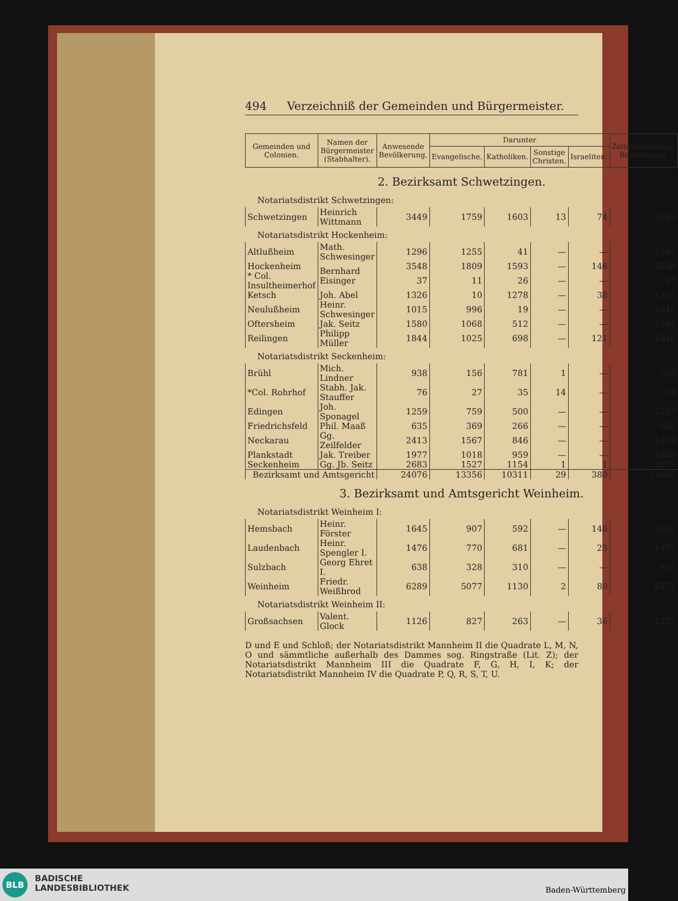494 Verzeichniß der Gemeinden und Bürgermeister.
| Gemeinden und Colonien. | Namen der Bürgermeister (Stabhalter). | Anwesende Bevölkerung. | Darunter | | | | Zollabrechnungs-Bevölkerung. |
| --- | --- | --- | --- | --- | --- | --- | --- |
| | | | Evangelische. | Katholiken. | Sonstige Christen. | Israeliten. | |
| 2. Bezirksamt Schwetzingen. | | | | | | | |
| Notariatsdistrikt Schwetzingen: | | | | | | | |
| Schwetzingen | Heinrich Wittmann | 3449 | 1759 | 1603 | 13 | 74 | 3463 |
| Notariatsdistrikt Hockenheim: | | | | | | | |
| Altlußheim | Math. Schwesinger | 1296 | 1255 | 41 | — | — | 1289 |
| Hockenheim | Bernhard Eisinger | 3548 | 1809 | 1593 | — | 146 | 3538 |
| * Col. Insultheimerhof | | 37 | 11 | 26 | — | — | 37 |
| Ketsch | Joh. Abel | 1326 | 10 | 1278 | — | 38 | 1327 |
| Neulußheim | Heinr. Schwesinger | 1015 | 996 | 19 | — | — | 1013 |
| Oftersheim | Jak. Seitz | 1580 | 1068 | 512 | — | — | 1581 |
| Reilingen | Philipp Müller | 1844 | 1025 | 698 | — | 121 | 1846 |
| Notariatsdistrikt Seckenheim: | | | | | | | |
| Brühl | Mich. Lindner | 938 | 156 | 781 | 1 | — | 938 |
| *Col. Rohrhof | Stabh. Jak. Stauffer | 76 | 27 | 35 | 14 | — | 76 |
| Edingen | Joh. Sponagel | 1259 | 759 | 500 | — | — | 1257 |
| Friedrichsfeld | Phil. Maaß | 635 | 369 | 266 | — | — | 632 |
| Neckarau | Gg. Zeilfelder | 2413 | 1567 | 846 | — | — | 2409 |
| Plankstadt | Jak. Treiber | 1977 | 1018 | 959 | — | — | 1980 |
| Seckenheim | Gg. Jb. Seitz | 2683 | 1527 | 1154 | 1 | 1 | 2679 |
| Bezirksamt und Amtsgericht | | 24076 | 13356 | 10311 | 29 | 380 | 24065 |
| 3. Bezirksamt und Amtsgericht Weinheim. | | | | | | | |
| Notariatsdistrikt Weinheim I: | | | | | | | |
| Hemsbach | Heinr. Förster | 1645 | 907 | 592 | — | 146 | 1642 |
| Laudenbach | Heinr. Spengler I. | 1476 | 770 | 681 | — | 25 | 1475 |
| Sulzbach | Georg Ehret I. | 638 | 328 | 310 | — | — | 637 |
| Weinheim | Friedr. Weißbrod | 6289 | 5077 | 1130 | 2 | 80 | 6271 |
| Notariatsdistrikt Weinheim II: | | | | | | | |
| Großsachsen | Valent. Glock | 1126 | 827 | 263 | — | 36 | 1127 |
D und E und Schloß; der Notariatsdistrikt Mannheim II die Quadrate L, M, N, O und sämmtliche außerhalb des Dammes sog. Ringstraße (Lit. Z); der Notariatsdistrikt Mannheim III die Quadrate F, G, H, I, K; der Notariatsdistrikt Mannheim IV die Quadrate P, Q, R, S, T, U.
BLB
BADISCHE
LANDESBIBLIOTHEK
Baden-Württemberg